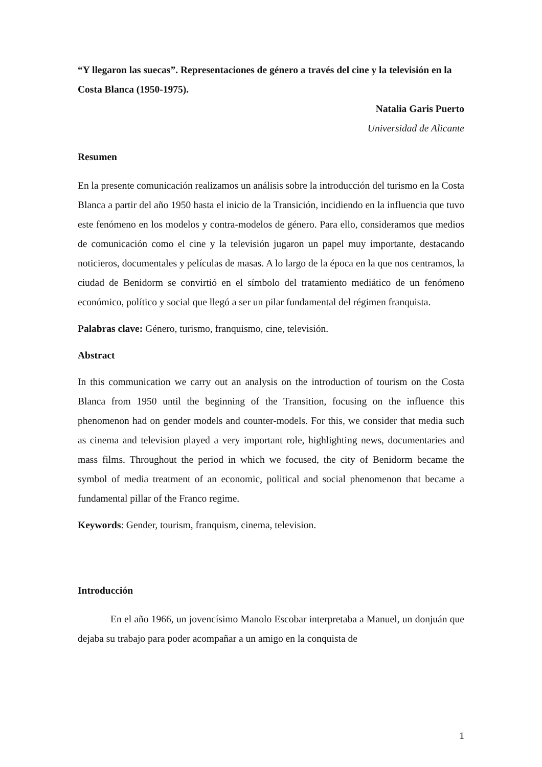“Y llegaron las suecas”. Representaciones de género a través del cine y la televisión en la Costa Blanca (1950-1975).
Natalia Garis Puerto
Universidad de Alicante
Resumen
En la presente comunicación realizamos un análisis sobre la introducción del turismo en la Costa Blanca a partir del año 1950 hasta el inicio de la Transición, incidiendo en la influencia que tuvo este fenómeno en los modelos y contra-modelos de género. Para ello, consideramos que medios de comunicación como el cine y la televisión jugaron un papel muy importante, destacando noticieros, documentales y películas de masas. A lo largo de la época en la que nos centramos, la ciudad de Benidorm se convirtió en el símbolo del tratamiento mediático de un fenómeno económico, político y social que llegó a ser un pilar fundamental del régimen franquista.
Palabras clave: Género, turismo, franquismo, cine, televisión.
Abstract
In this communication we carry out an analysis on the introduction of tourism on the Costa Blanca from 1950 until the beginning of the Transition, focusing on the influence this phenomenon had on gender models and counter-models. For this, we consider that media such as cinema and television played a very important role, highlighting news, documentaries and mass films. Throughout the period in which we focused, the city of Benidorm became the symbol of media treatment of an economic, political and social phenomenon that became a fundamental pillar of the Franco regime.
Keywords: Gender, tourism, franquism, cinema, television.
Introducción
En el año 1966, un jovencísimo Manolo Escobar interpretaba a Manuel, un donjuán que dejaba su trabajo para poder acompañar a un amigo en la conquista de
1